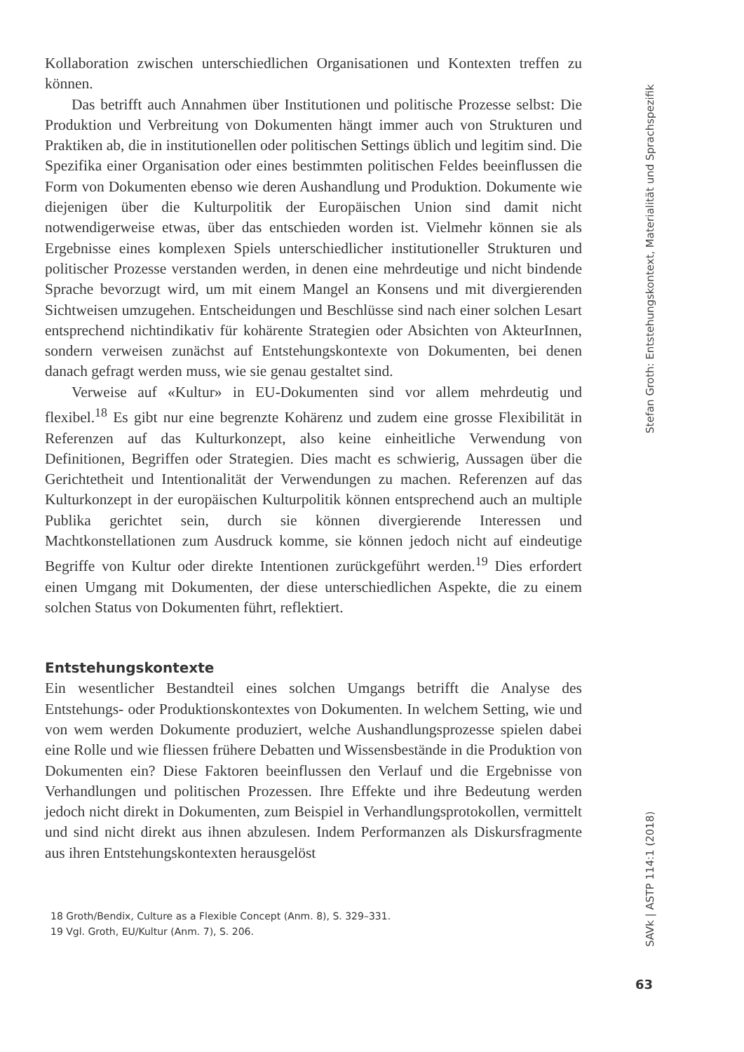Kollaboration zwischen unterschiedlichen Organisationen und Kontexten treffen zu können.
Das betrifft auch Annahmen über Institutionen und politische Prozesse selbst: Die Produktion und Verbreitung von Dokumenten hängt immer auch von Strukturen und Praktiken ab, die in institutionellen oder politischen Settings üblich und legitim sind. Die Spezifika einer Organisation oder eines bestimmten politischen Feldes beeinflussen die Form von Dokumenten ebenso wie deren Aushandlung und Produktion. Dokumente wie diejenigen über die Kulturpolitik der Europäischen Union sind damit nicht notwendigerweise etwas, über das entschieden worden ist. Vielmehr können sie als Ergebnisse eines komplexen Spiels unterschiedlicher institutioneller Strukturen und politischer Prozesse verstanden werden, in denen eine mehrdeutige und nicht bindende Sprache bevorzugt wird, um mit einem Mangel an Konsens und mit divergierenden Sichtweisen umzugehen. Entscheidungen und Beschlüsse sind nach einer solchen Lesart entsprechend nichtindikativ für kohärente Strategien oder Absichten von AkteurInnen, sondern verweisen zunächst auf Entstehungskontexte von Dokumenten, bei denen danach gefragt werden muss, wie sie genau gestaltet sind.
Verweise auf «Kultur» in EU-Dokumenten sind vor allem mehrdeutig und flexibel.<sup>18</sup> Es gibt nur eine begrenzte Kohärenz und zudem eine grosse Flexibilität in Referenzen auf das Kulturkonzept, also keine einheitliche Verwendung von Definitionen, Begriffen oder Strategien. Dies macht es schwierig, Aussagen über die Gerichtetheit und Intentionalität der Verwendungen zu machen. Referenzen auf das Kulturkonzept in der europäischen Kulturpolitik können entsprechend auch an multiple Publika gerichtet sein, durch sie können divergierende Interessen und Machtkonstellationen zum Ausdruck komme, sie können jedoch nicht auf eindeutige Begriffe von Kultur oder direkte Intentionen zurückgeführt werden.<sup>19</sup> Dies erfordert einen Umgang mit Dokumenten, der diese unterschiedlichen Aspekte, die zu einem solchen Status von Dokumenten führt, reflektiert.
Entstehungskontexte
Ein wesentlicher Bestandteil eines solchen Umgangs betrifft die Analyse des Entstehungs- oder Produktionskontextes von Dokumenten. In welchem Setting, wie und von wem werden Dokumente produziert, welche Aushandlungsprozesse spielen dabei eine Rolle und wie fliessen frühere Debatten und Wissensbestände in die Produktion von Dokumenten ein? Diese Faktoren beeinflussen den Verlauf und die Ergebnisse von Verhandlungen und politischen Prozessen. Ihre Effekte und ihre Bedeutung werden jedoch nicht direkt in Dokumenten, zum Beispiel in Verhandlungsprotokollen, vermittelt und sind nicht direkt aus ihnen abzulesen. Indem Performanzen als Diskursfragmente aus ihren Entstehungskontexten herausgelöst
18 Groth/Bendix, Culture as a Flexible Concept (Anm. 8), S. 329–331.
19 Vgl. Groth, EU/Kultur (Anm. 7), S. 206.
Stefan Groth: Entstehungskontext, Materialität und Sprachspezifik
SAVk | ASTP 114:1 (2018)
63